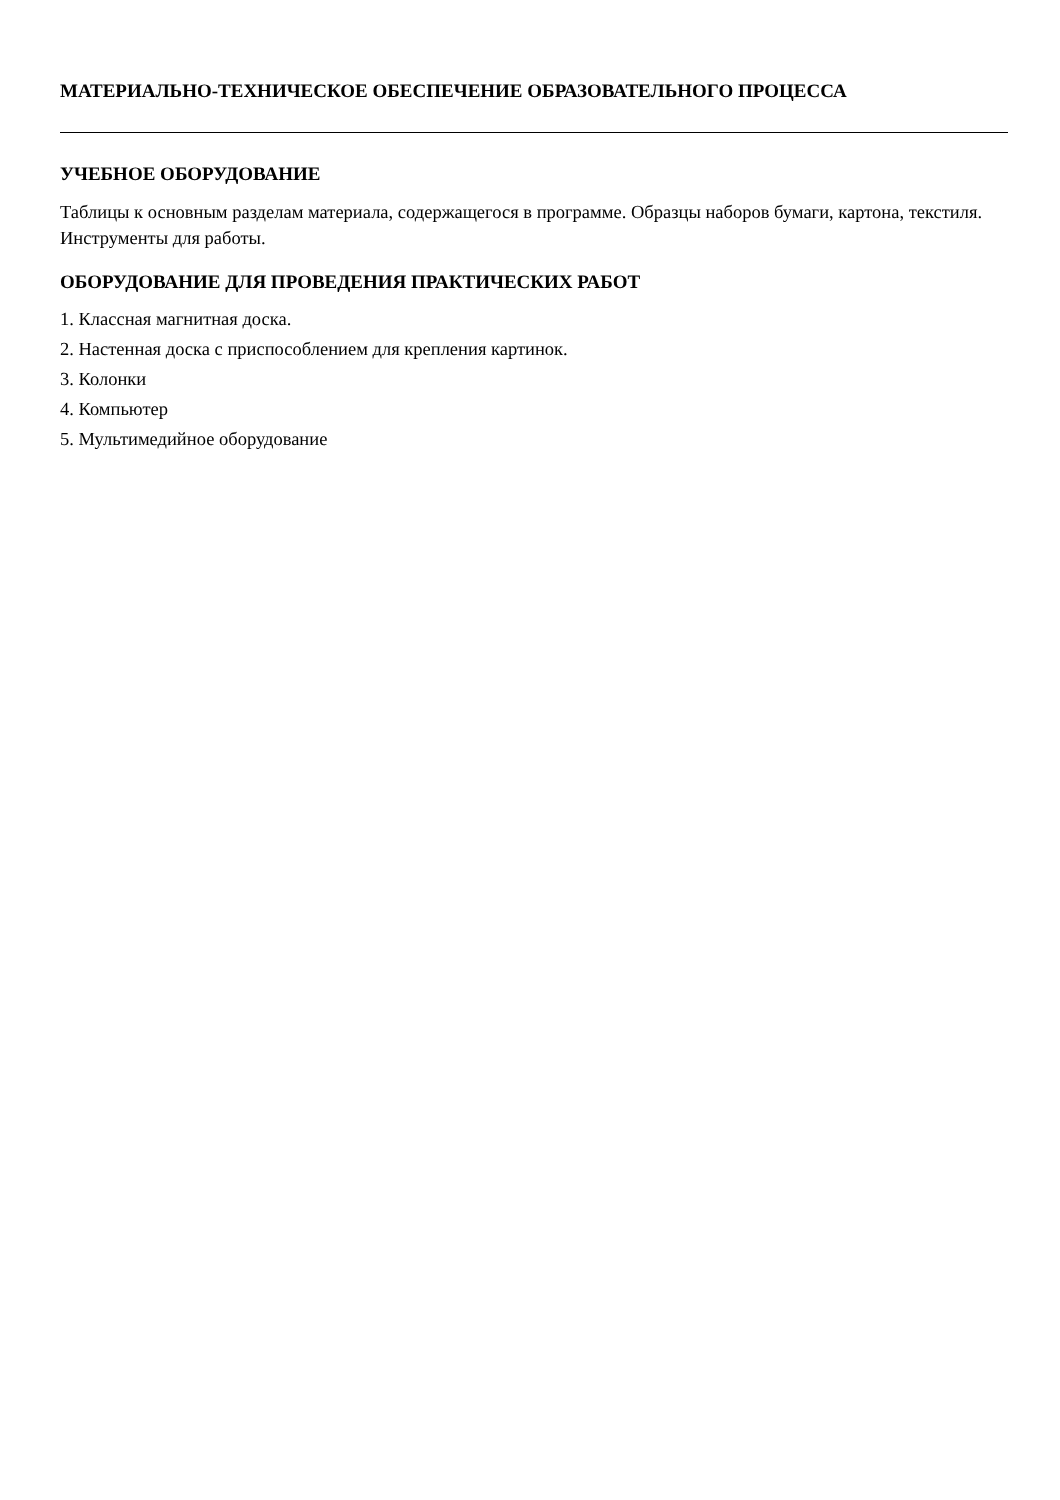МАТЕРИАЛЬНО-ТЕХНИЧЕСКОЕ ОБЕСПЕЧЕНИЕ ОБРАЗОВАТЕЛЬНОГО ПРОЦЕССА
УЧЕБНОЕ ОБОРУДОВАНИЕ
Таблицы к основным разделам материала, содержащегося в программе. Образцы наборов бумаги, картона, текстиля. Инструменты для работы.
ОБОРУДОВАНИЕ ДЛЯ ПРОВЕДЕНИЯ ПРАКТИЧЕСКИХ РАБОТ
1. Классная магнитная доска.
2. Настенная доска с приспособлением для крепления картинок.
3. Колонки
4. Компьютер
5. Мультимедийное оборудование